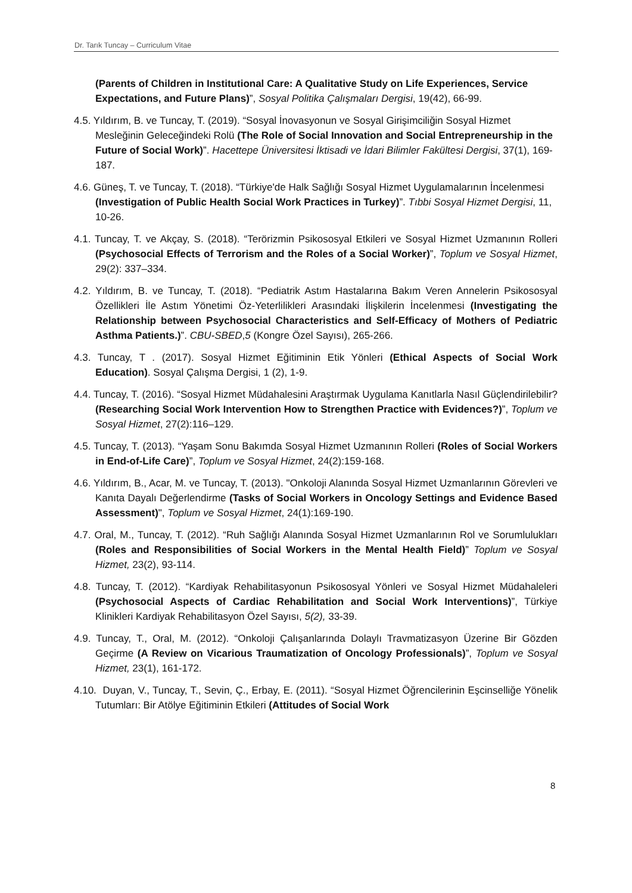Dr. Tarık Tuncay – Curriculum Vitae
(Parents of Children in Institutional Care: A Qualitative Study on Life Experiences, Service Expectations, and Future Plans)”, Sosyal Politika Çalışmaları Dergisi, 19(42), 66-99.
4.5. Yıldırım, B. ve Tuncay, T. (2019). “Sosyal İnovasyonun ve Sosyal Girişimciliğin Sosyal Hizmet Mesleğinin Geleceğindeki Rolü (The Role of Social Innovation and Social Entrepreneurship in the Future of Social Work)”. Hacettepe Üniversitesi İktisadi ve İdari Bilimler Fakültesi Dergisi, 37(1), 169-187.
4.6. Güneş, T. ve Tuncay, T. (2018). “Türkiye'de Halk Sağlığı Sosyal Hizmet Uygulamalarının İncelenmesi (Investigation of Public Health Social Work Practices in Turkey)”. Tıbbi Sosyal Hizmet Dergisi, 11, 10-26.
4.1. Tuncay, T. ve Akçay, S. (2018). “Terörizmin Psikososyal Etkileri ve Sosyal Hizmet Uzmanının Rolleri (Psychosocial Effects of Terrorism and the Roles of a Social Worker)”, Toplum ve Sosyal Hizmet, 29(2): 337–334.
4.2. Yıldırım, B. ve Tuncay, T. (2018). “Pediatrik Astım Hastalarına Bakım Veren Annelerin Psikososyal Özellikleri İle Astım Yönetimi Öz-Yeterlilikleri Arasındaki İlişkilerin İncelenmesi (Investigating the Relationship between Psychosocial Characteristics and Self-Efficacy of Mothers of Pediatric Asthma Patients.)”. CBU-SBED,5 (Kongre Özel Sayısı), 265-266.
4.3. Tuncay, T . (2017). Sosyal Hizmet Eğitiminin Etik Yönleri (Ethical Aspects of Social Work Education). Sosyal Çalışma Dergisi, 1 (2), 1-9.
4.4. Tuncay, T. (2016). “Sosyal Hizmet Müdahalesini Araştırmak Uygulama Kanıtlarla Nasıl Güçlendirilebilir? (Researching Social Work Intervention How to Strengthen Practice with Evidences?)”, Toplum ve Sosyal Hizmet, 27(2):116–129.
4.5. Tuncay, T. (2013). “Yaşam Sonu Bakımda Sosyal Hizmet Uzmanının Rolleri (Roles of Social Workers in End-of-Life Care)”, Toplum ve Sosyal Hizmet, 24(2):159-168.
4.6. Yıldırım, B., Acar, M. ve Tuncay, T. (2013). "Onkoloji Alanında Sosyal Hizmet Uzmanlarının Görevleri ve Kanıta Dayalı Değerlendirme (Tasks of Social Workers in Oncology Settings and Evidence Based Assessment)", Toplum ve Sosyal Hizmet, 24(1):169-190.
4.7. Oral, M., Tuncay, T. (2012). “Ruh Sağlığı Alanında Sosyal Hizmet Uzmanlarının Rol ve Sorumlulukları (Roles and Responsibilities of Social Workers in the Mental Health Field)” Toplum ve Sosyal Hizmet, 23(2), 93-114.
4.8. Tuncay, T. (2012). “Kardiyak Rehabilitasyonun Psikososyal Yönleri ve Sosyal Hizmet Müdahaleleri (Psychosocial Aspects of Cardiac Rehabilitation and Social Work Interventions)”, Türkiye Klinikleri Kardiyak Rehabilitasyon Özel Sayısı, 5(2), 33-39.
4.9. Tuncay, T., Oral, M. (2012). “Onkoloji Çalışanlarında Dolaylı Travmatizasyon Üzerine Bir Gözden Geçirme (A Review on Vicarious Traumatization of Oncology Professionals)”, Toplum ve Sosyal Hizmet, 23(1), 161-172.
4.10. Duyan, V., Tuncay, T., Sevin, Ç., Erbay, E. (2011). “Sosyal Hizmet Öğrencilerinin Eşcinselliğe Yönelik Tutumları: Bir Atölye Eğitiminin Etkileri (Attitudes of Social Work
8